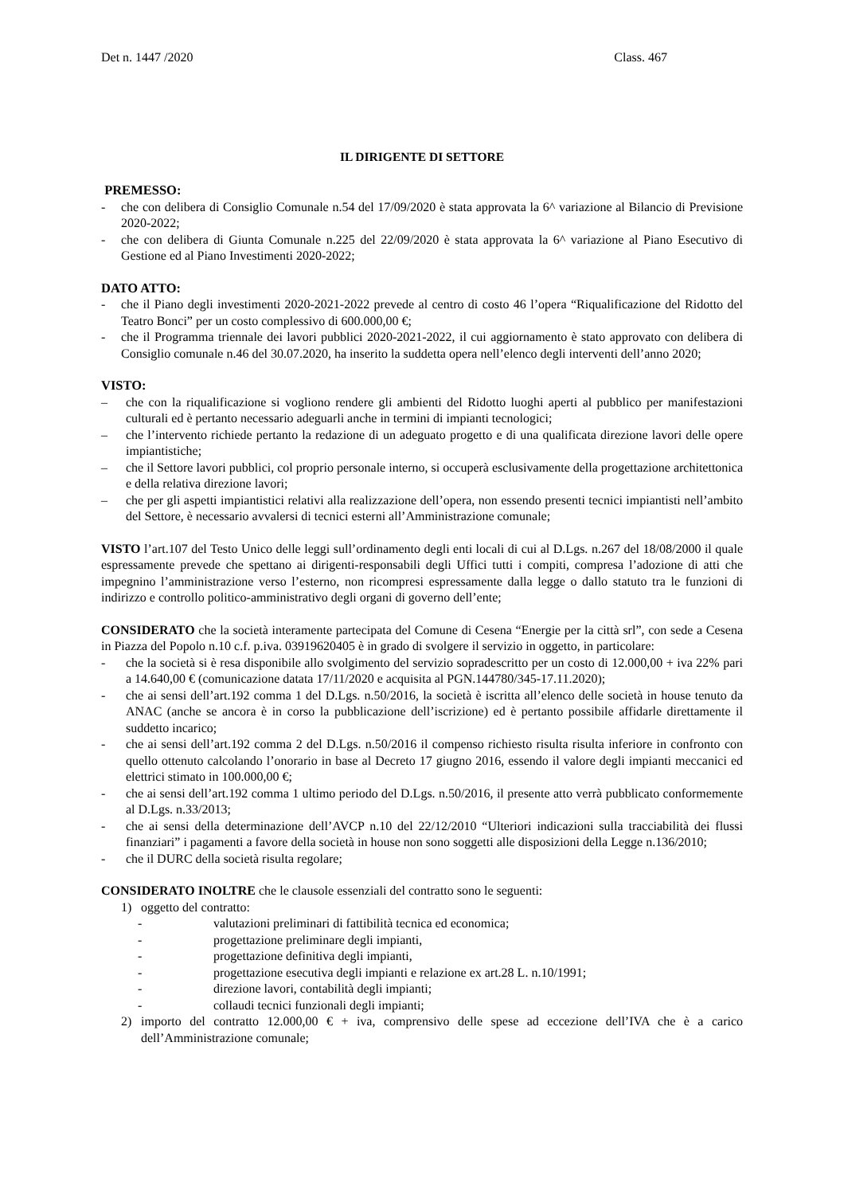Det n. 1447 /2020 Class. 467
IL DIRIGENTE DI SETTORE
PREMESSO:
- che con delibera di Consiglio Comunale n.54 del 17/09/2020 è stata approvata la 6^ variazione al Bilancio di Previsione 2020-2022;
- che con delibera di Giunta Comunale n.225 del 22/09/2020 è stata approvata la 6^ variazione al Piano Esecutivo di Gestione ed al Piano Investimenti 2020-2022;
DATO ATTO:
- che il Piano degli investimenti 2020-2021-2022 prevede al centro di costo 46 l’opera “Riqualificazione del Ridotto del Teatro Bonci” per un costo complessivo di 600.000,00 €;
- che il Programma triennale dei lavori pubblici 2020-2021-2022, il cui aggiornamento è stato approvato con delibera di Consiglio comunale n.46 del 30.07.2020, ha inserito la suddetta opera nell’elenco degli interventi dell’anno 2020;
VISTO:
– che con la riqualificazione si vogliono rendere gli ambienti del Ridotto luoghi aperti al pubblico per manifestazioni culturali ed è pertanto necessario adeguarli anche in termini di impianti tecnologici;
– che l’intervento richiede pertanto la redazione di un adeguato progetto e di una qualificata direzione lavori delle opere impiantistiche;
– che il Settore lavori pubblici, col proprio personale interno, si occuperà esclusivamente della progettazione architettonica e della relativa direzione lavori;
– che per gli aspetti impiantistici relativi alla realizzazione dell’opera, non essendo presenti tecnici impiantisti nell’ambito del Settore, è necessario avvalersi di tecnici esterni all’Amministrazione comunale;
VISTO l’art.107 del Testo Unico delle leggi sull’ordinamento degli enti locali di cui al D.Lgs. n.267 del 18/08/2000 il quale espressamente prevede che spettano ai dirigenti-responsabili degli Uffici tutti i compiti, compresa l’adozione di atti che impegnino l’amministrazione verso l’esterno, non ricompresi espressamente dalla legge o dallo statuto tra le funzioni di indirizzo e controllo politico-amministrativo degli organi di governo dell’ente;
CONSIDERATO che la società interamente partecipata del Comune di Cesena “Energie per la città srl”, con sede a Cesena in Piazza del Popolo n.10 c.f. p.iva. 03919620405 è in grado di svolgere il servizio in oggetto, in particolare:
- che la società si è resa disponibile allo svolgimento del servizio sopradescritto per un costo di 12.000,00 + iva 22% pari a 14.640,00 € (comunicazione datata 17/11/2020 e acquisita al PGN.144780/345-17.11.2020);
- che ai sensi dell’art.192 comma 1 del D.Lgs. n.50/2016, la società è iscritta all’elenco delle società in house tenuto da ANAC (anche se ancora è in corso la pubblicazione dell’iscrizione) ed è pertanto possibile affidarle direttamente il suddetto incarico;
- che ai sensi dell’art.192 comma 2 del D.Lgs. n.50/2016 il compenso richiesto risulta risulta inferiore in confronto con quello ottenuto calcolando l’onorario in base al Decreto 17 giugno 2016, essendo il valore degli impianti meccanici ed elettrici stimato in 100.000,00 €;
- che ai sensi dell’art.192 comma 1 ultimo periodo del D.Lgs. n.50/2016, il presente atto verrà pubblicato conformemente al D.Lgs. n.33/2013;
- che ai sensi della determinazione dell’AVCP n.10 del 22/12/2010 “Ulteriori indicazioni sulla tracciabilità dei flussi finanziari” i pagamenti a favore della società in house non sono soggetti alle disposizioni della Legge n.136/2010;
- che il DURC della società risulta regolare;
CONSIDERATO INOLTRE che le clausole essenziali del contratto sono le seguenti:
1) oggetto del contratto:
- valutazioni preliminari di fattibilità tecnica ed economica;
- progettazione preliminare degli impianti,
- progettazione definitiva degli impianti,
- progettazione esecutiva degli impianti e relazione ex art.28 L. n.10/1991;
- direzione lavori, contabilità degli impianti;
- collaudi tecnici funzionali degli impianti;
2) importo del contratto 12.000,00 € + iva, comprensivo delle spese ad eccezione dell’IVA che è a carico dell’Amministrazione comunale;